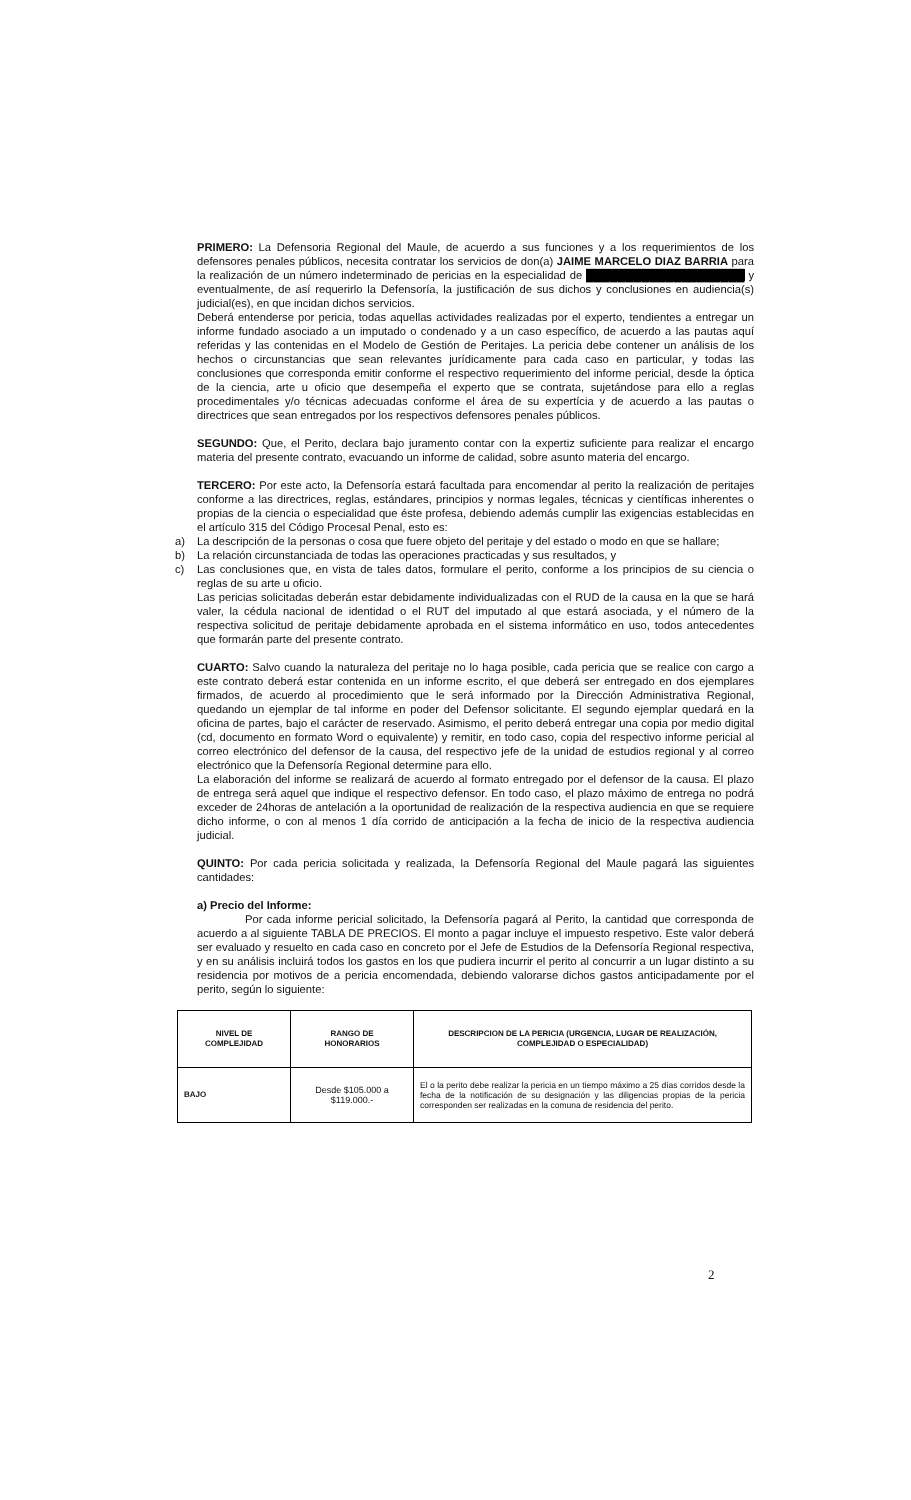PRIMERO: La Defensoria Regional del Maule, de acuerdo a sus funciones y a los requerimientos de los defensores penales públicos, necesita contratar los servicios de don(a) JAIME MARCELO DIAZ BARRIA para la realización de un número indeterminado de pericias en la especialidad de ████████████████████ y eventualmente, de así requerirlo la Defensoría, la justificación de sus dichos y conclusiones en audiencia(s) judicial(es), en que incidan dichos servicios.
Deberá entenderse por pericia, todas aquellas actividades realizadas por el experto, tendientes a entregar un informe fundado asociado a un imputado o condenado y a un caso específico, de acuerdo a las pautas aquí referidas y las contenidas en el Modelo de Gestión de Peritajes. La pericia debe contener un análisis de los hechos o circunstancias que sean relevantes jurídicamente para cada caso en particular, y todas las conclusiones que corresponda emitir conforme el respectivo requerimiento del informe pericial, desde la óptica de la ciencia, arte u oficio que desempeña el experto que se contrata, sujetándose para ello a reglas procedimentales y/o técnicas adecuadas conforme el área de su expertícia y de acuerdo a las pautas o directrices que sean entregados por los respectivos defensores penales públicos.
SEGUNDO: Que, el Perito, declara bajo juramento contar con la expertiz suficiente para realizar el encargo materia del presente contrato, evacuando un informe de calidad, sobre asunto materia del encargo.
TERCERO: Por este acto, la Defensoría estará facultada para encomendar al perito la realización de peritajes conforme a las directrices, reglas, estándares, principios y normas legales, técnicas y científicas inherentes o propias de la ciencia o especialidad que éste profesa, debiendo además cumplir las exigencias establecidas en el artículo 315 del Código Procesal Penal, esto es:
a) La descripción de la personas o cosa que fuere objeto del peritaje y del estado o modo en que se hallare;
b) La relación circunstanciada de todas las operaciones practicadas y sus resultados, y
c) Las conclusiones que, en vista de tales datos, formulare el perito, conforme a los principios de su ciencia o reglas de su arte u oficio.
Las pericias solicitadas deberán estar debidamente individualizadas con el RUD de la causa en la que se hará valer, la cédula nacional de identidad o el RUT del imputado al que estará asociada, y el número de la respectiva solicitud de peritaje debidamente aprobada en el sistema informático en uso, todos antecedentes que formarán parte del presente contrato.
CUARTO: Salvo cuando la naturaleza del peritaje no lo haga posible, cada pericia que se realice con cargo a este contrato deberá estar contenida en un informe escrito, el que deberá ser entregado en dos ejemplares firmados, de acuerdo al procedimiento que le será informado por la Dirección Administrativa Regional, quedando un ejemplar de tal informe en poder del Defensor solicitante. El segundo ejemplar quedará en la oficina de partes, bajo el carácter de reservado. Asimismo, el perito deberá entregar una copia por medio digital (cd, documento en formato Word o equivalente) y remitir, en todo caso, copia del respectivo informe pericial al correo electrónico del defensor de la causa, del respectivo jefe de la unidad de estudios regional y al correo electrónico que la Defensoría Regional determine para ello.
La elaboración del informe se realizará de acuerdo al formato entregado por el defensor de la causa. El plazo de entrega será aquel que indique el respectivo defensor. En todo caso, el plazo máximo de entrega no podrá exceder de 24horas de antelación a la oportunidad de realización de la respectiva audiencia en que se requiere dicho informe, o con al menos 1 día corrido de anticipación a la fecha de inicio de la respectiva audiencia judicial.
QUINTO: Por cada pericia solicitada y realizada, la Defensoría Regional del Maule pagará las siguientes cantidades:
a) Precio del Informe:
Por cada informe pericial solicitado, la Defensoría pagará al Perito, la cantidad que corresponda de acuerdo a al siguiente TABLA DE PRECIOS. El monto a pagar incluye el impuesto respetivo. Este valor deberá ser evaluado y resuelto en cada caso en concreto por el Jefe de Estudios de la Defensoría Regional respectiva, y en su análisis incluirá todos los gastos en los que pudiera incurrir el perito al concurrir a un lugar distinto a su residencia por motivos de a pericia encomendada, debiendo valorarse dichos gastos anticipadamente por el perito, según lo siguiente:
| NIVEL DE COMPLEJIDAD | RANGO DE HONORARIOS | DESCRIPCION DE LA PERICIA (URGENCIA, LUGAR DE REALIZACIÓN, COMPLEJIDAD O ESPECIALIDAD) |
| --- | --- | --- |
| BAJO | Desde $105.000 a $119.000.- | El o la perito debe realizar la pericia en un tiempo máximo a 25 días corridos desde la fecha de la notificación de su designación y las diligencias propias de la pericia corresponden ser realizadas en la comuna de residencia del perito. |
2